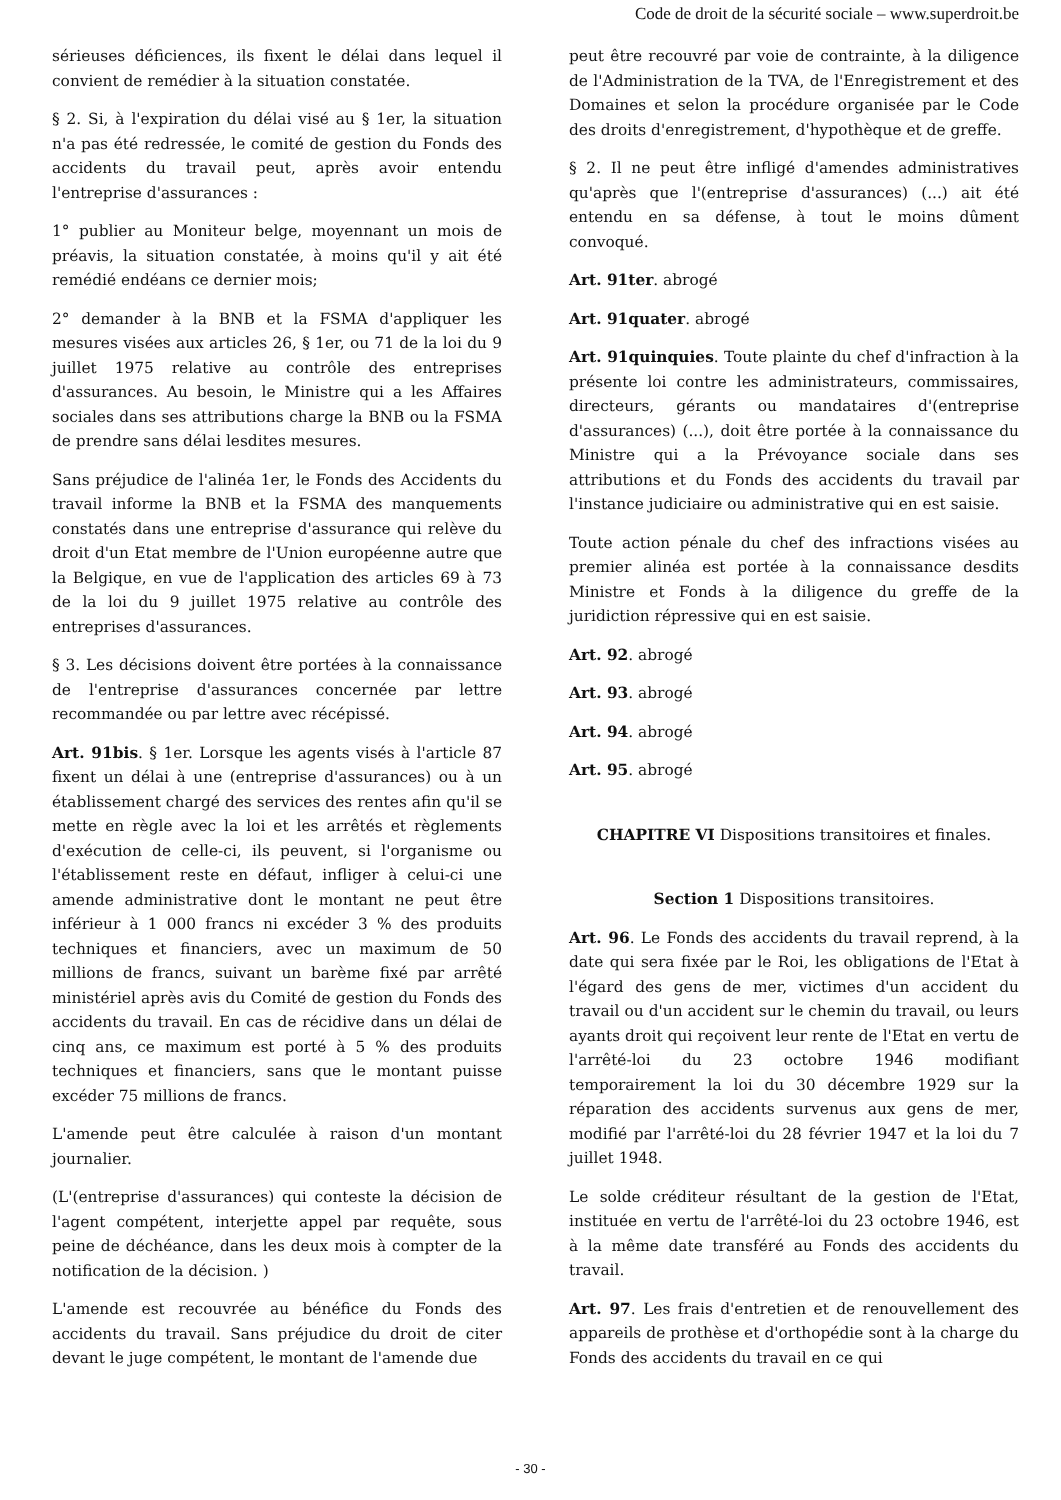Code de droit de la sécurité sociale – www.superdroit.be
sérieuses déficiences, ils fixent le délai dans lequel il convient de remédier à la situation constatée.
§ 2. Si, à l'expiration du délai visé au § 1er, la situation n'a pas été redressée, le comité de gestion du Fonds des accidents du travail peut, après avoir entendu l'entreprise d'assurances :
1° publier au Moniteur belge, moyennant un mois de préavis, la situation constatée, à moins qu'il y ait été remédié endéans ce dernier mois;
2° demander à la BNB et la FSMA d'appliquer les mesures visées aux articles 26, § 1er, ou 71 de la loi du 9 juillet 1975 relative au contrôle des entreprises d'assurances. Au besoin, le Ministre qui a les Affaires sociales dans ses attributions charge la BNB ou la FSMA de prendre sans délai lesdites mesures.
Sans préjudice de l'alinéa 1er, le Fonds des Accidents du travail informe la BNB et la FSMA des manquements constatés dans une entreprise d'assurance qui relève du droit d'un Etat membre de l'Union européenne autre que la Belgique, en vue de l'application des articles 69 à 73 de la loi du 9 juillet 1975 relative au contrôle des entreprises d'assurances.
§ 3. Les décisions doivent être portées à la connaissance de l'entreprise d'assurances concernée par lettre recommandée ou par lettre avec récépissé.
Art. 91bis. § 1er. Lorsque les agents visés à l'article 87 fixent un délai à une (entreprise d'assurances) ou à un établissement chargé des services des rentes afin qu'il se mette en règle avec la loi et les arrêtés et règlements d'exécution de celle-ci, ils peuvent, si l'organisme ou l'établissement reste en défaut, infliger à celui-ci une amende administrative dont le montant ne peut être inférieur à 1 000 francs ni excéder 3 % des produits techniques et financiers, avec un maximum de 50 millions de francs, suivant un barème fixé par arrêté ministériel après avis du Comité de gestion du Fonds des accidents du travail. En cas de récidive dans un délai de cinq ans, ce maximum est porté à 5 % des produits techniques et financiers, sans que le montant puisse excéder 75 millions de francs.
L'amende peut être calculée à raison d'un montant journalier.
(L'(entreprise d'assurances) qui conteste la décision de l'agent compétent, interjette appel par requête, sous peine de déchéance, dans les deux mois à compter de la notification de la décision. )
L'amende est recouvrée au bénéfice du Fonds des accidents du travail. Sans préjudice du droit de citer devant le juge compétent, le montant de l'amende due
peut être recouvré par voie de contrainte, à la diligence de l'Administration de la TVA, de l'Enregistrement et des Domaines et selon la procédure organisée par le Code des droits d'enregistrement, d'hypothèque et de greffe.
§ 2. Il ne peut être infligé d'amendes administratives qu'après que l'(entreprise d'assurances) (...) ait été entendu en sa défense, à tout le moins dûment convoqué.
Art. 91ter. abrogé
Art. 91quater. abrogé
Art. 91quinquies. Toute plainte du chef d'infraction à la présente loi contre les administrateurs, commissaires, directeurs, gérants ou mandataires d'(entreprise d'assurances) (...), doit être portée à la connaissance du Ministre qui a la Prévoyance sociale dans ses attributions et du Fonds des accidents du travail par l'instance judiciaire ou administrative qui en est saisie.
Toute action pénale du chef des infractions visées au premier alinéa est portée à la connaissance desdits Ministre et Fonds à la diligence du greffe de la juridiction répressive qui en est saisie.
Art. 92. abrogé
Art. 93. abrogé
Art. 94. abrogé
Art. 95. abrogé
CHAPITRE VI Dispositions transitoires et finales.
Section 1 Dispositions transitoires.
Art. 96. Le Fonds des accidents du travail reprend, à la date qui sera fixée par le Roi, les obligations de l'Etat à l'égard des gens de mer, victimes d'un accident du travail ou d'un accident sur le chemin du travail, ou leurs ayants droit qui reçoivent leur rente de l'Etat en vertu de l'arrêté-loi du 23 octobre 1946 modifiant temporairement la loi du 30 décembre 1929 sur la réparation des accidents survenus aux gens de mer, modifié par l'arrêté-loi du 28 février 1947 et la loi du 7 juillet 1948.
Le solde créditeur résultant de la gestion de l'Etat, instituée en vertu de l'arrêté-loi du 23 octobre 1946, est à la même date transféré au Fonds des accidents du travail.
Art. 97. Les frais d'entretien et de renouvellement des appareils de prothèse et d'orthopédie sont à la charge du Fonds des accidents du travail en ce qui
- 30 -